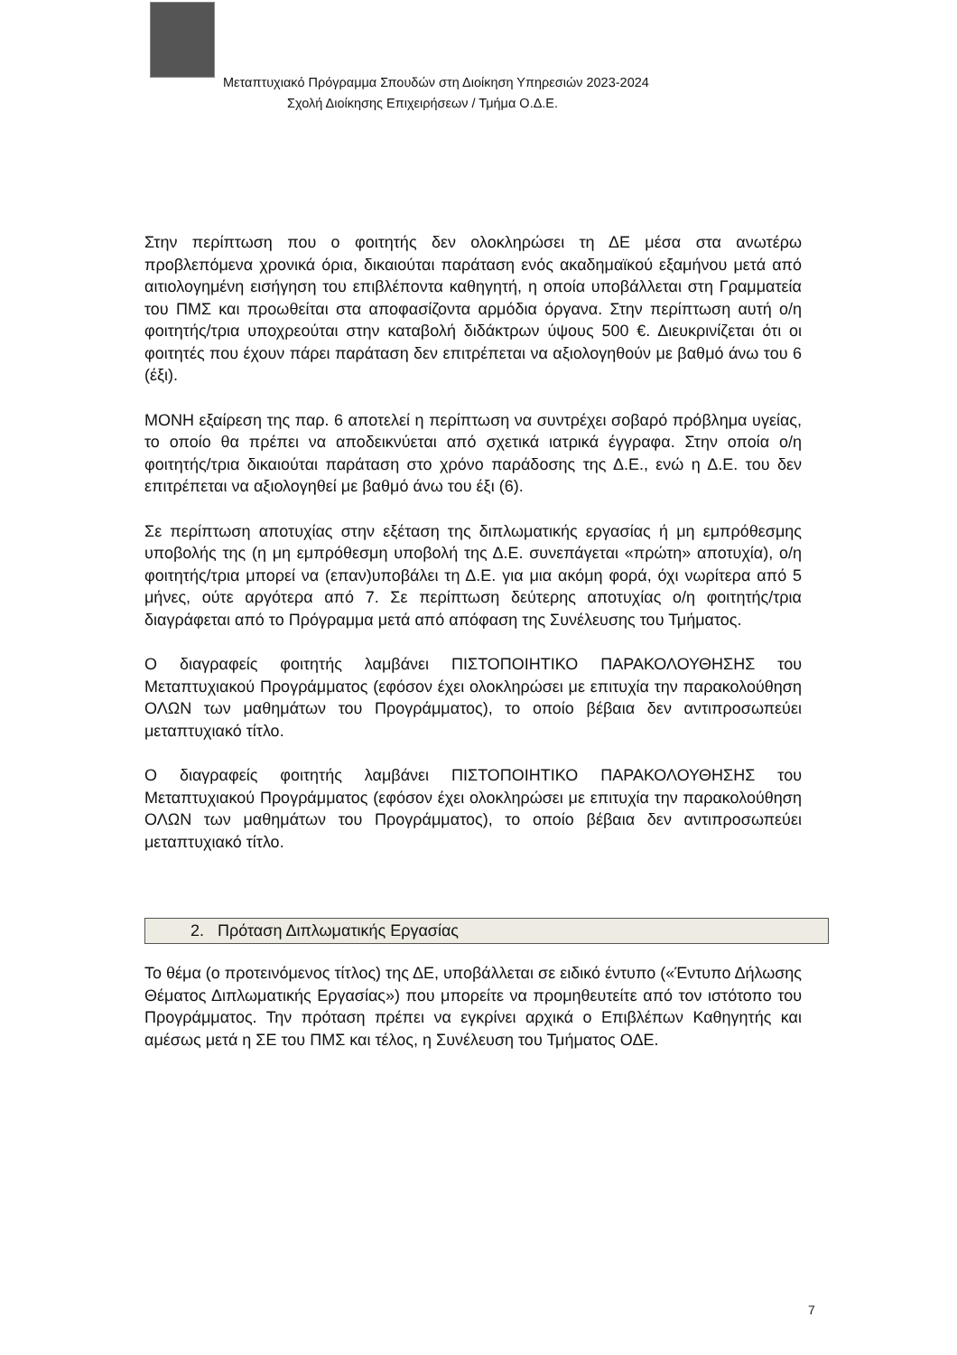Μεταπτυχιακό Πρόγραμμα Σπουδών στη Διοίκηση Υπηρεσιών 2023-2024
Σχολή Διοίκησης Επιχειρήσεων / Τμήμα Ο.Δ.Ε.
Στην περίπτωση που ο φοιτητής δεν ολοκληρώσει τη ΔΕ μέσα στα ανωτέρω προβλεπόμενα χρονικά όρια, δικαιούται παράταση ενός ακαδημαϊκού εξαμήνου μετά από αιτιολογημένη εισήγηση του επιβλέποντα καθηγητή, η οποία υποβάλλεται στη Γραμματεία του ΠΜΣ και προωθείται στα αποφασίζοντα αρμόδια όργανα. Στην περίπτωση αυτή ο/η φοιτητής/τρια υποχρεούται στην καταβολή διδάκτρων ύψους 500 €. Διευκρινίζεται ότι οι φοιτητές που έχουν πάρει παράταση δεν επιτρέπεται να αξιολογηθούν με βαθμό άνω του 6 (έξι).
ΜΟΝΗ εξαίρεση της παρ. 6 αποτελεί η περίπτωση να συντρέχει σοβαρό πρόβλημα υγείας, το οποίο θα πρέπει να αποδεικνύεται από σχετικά ιατρικά έγγραφα. Στην οποία ο/η φοιτητής/τρια δικαιούται παράταση στο χρόνο παράδοσης της Δ.Ε., ενώ η Δ.Ε. του δεν επιτρέπεται να αξιολογηθεί με βαθμό άνω του έξι (6).
Σε περίπτωση αποτυχίας στην εξέταση της διπλωματικής εργασίας ή μη εμπρόθεσμης υποβολής της (η μη εμπρόθεσμη υποβολή της Δ.Ε. συνεπάγεται «πρώτη» αποτυχία), ο/η φοιτητής/τρια μπορεί να (επαν)υποβάλει τη Δ.Ε. για μια ακόμη φορά, όχι νωρίτερα από 5 μήνες, ούτε αργότερα από 7. Σε περίπτωση δεύτερης αποτυχίας ο/η φοιτητής/τρια διαγράφεται από το Πρόγραμμα μετά από απόφαση της Συνέλευσης του Τμήματος.
Ο διαγραφείς φοιτητής λαμβάνει ΠΙΣΤΟΠΟΙΗΤΙΚΟ ΠΑΡΑΚΟΛΟΥΘΗΣΗΣ του Μεταπτυχιακού Προγράμματος (εφόσον έχει ολοκληρώσει με επιτυχία την παρακολούθηση ΟΛΩΝ των μαθημάτων του Προγράμματος), το οποίο βέβαια δεν αντιπροσωπεύει μεταπτυχιακό τίτλο.
Ο διαγραφείς φοιτητής λαμβάνει ΠΙΣΤΟΠΟΙΗΤΙΚΟ ΠΑΡΑΚΟΛΟΥΘΗΣΗΣ του Μεταπτυχιακού Προγράμματος (εφόσον έχει ολοκληρώσει με επιτυχία την παρακολούθηση ΟΛΩΝ των μαθημάτων του Προγράμματος), το οποίο βέβαια δεν αντιπροσωπεύει μεταπτυχιακό τίτλο.
2. Πρόταση Διπλωματικής Εργασίας
Το θέμα (ο προτεινόμενος τίτλος) της ΔΕ, υποβάλλεται σε ειδικό έντυπο («Έντυπο Δήλωσης Θέματος Διπλωματικής Εργασίας») που μπορείτε να προμηθευτείτε από τον ιστότοπο του Προγράμματος. Την πρόταση πρέπει να εγκρίνει αρχικά ο Επιβλέπων Καθηγητής και αμέσως μετά η ΣΕ του ΠΜΣ και τέλος, η Συνέλευση του Τμήματος ΟΔΕ.
7